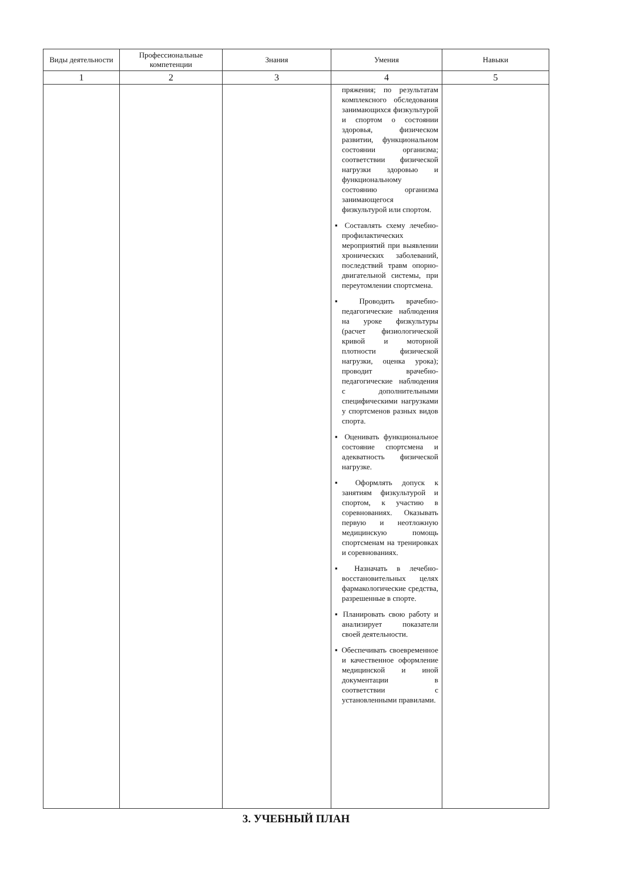| Виды деятельности | Профессиональные компетенции | Знания | Умения | Навыки |
| --- | --- | --- | --- | --- |
| 1 | 2 | 3 | 4 | 5 |
| | | | пряжения; по результатам комплексного обследования занимающихся физкультурой и спортом о состоянии здоровья, физическом развитии, функциональном состоянии организма; соответствии физической нагрузки здоровью и функциональному состоянию организма занимающегося физкультурой или спортом. ▪ Составлять схему лечебно-профилактических мероприятий при выявлении хронических заболеваний, последствий травм опорно-двигательной системы, при переутомлении спортсмена. ▪ Проводить врачебно-педагогические наблюдения на уроке физкультуры (расчет физиологической кривой и моторной плотности физической нагрузки, оценка урока); проводит врачебно-педагогические наблюдения с дополнительными специфическими нагрузками у спортсменов разных видов спорта. ▪ Оценивать функциональное состояние спортсмена и адекватность физической нагрузке. ▪ Оформлять допуск к занятиям физкультурой и спортом, к участию в соревнованиях. Оказывать первую и неотложную медицинскую помощь спортсменам на тренировках и соревнованиях. ▪ Назначать в лечебно-восстановительных целях фармакологические средства, разрешенные в спорте. ▪ Планировать свою работу и анализирует показатели своей деятельности. ▪ Обеспечивать своевременное и качественное оформление медицинской и иной документации в соответствии с установленными правилами. | |
3. УЧЕБНЫЙ ПЛАН